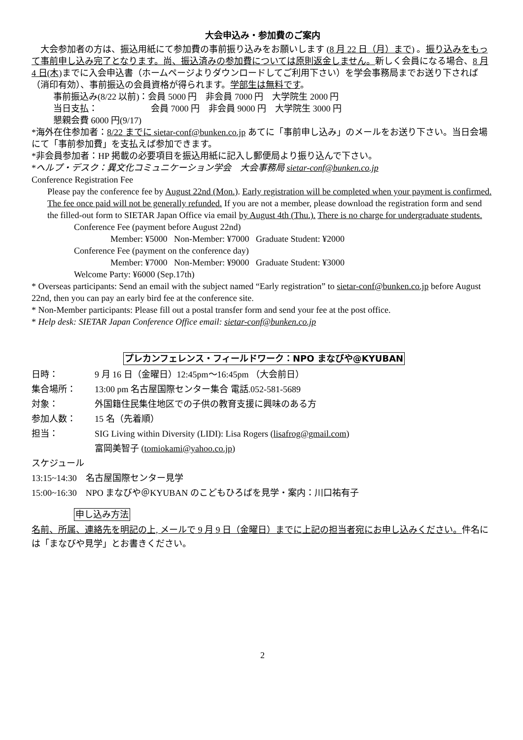大会申込み・参加費のご案内
　大会参加者の方は、振込用紙にて参加費の事前振り込みをお願いします (8 月 22 日（月）まで) 。振り込みをもって事前申し込み完了となります。尚、振込済みの参加費については原則返金しません。新しく会員になる場合、8 月 4 日(木) までに入会申込書（ホームページよりダウンロードしてご利用下さい）を学会事務局までお送り下されば（消印有効）、事前振込の会員資格が得られます。学部生は無料です。
事前振込み(8/22 以前)：会員 5000 円　非会員 7000 円　大学院生 2000 円
当日支払：　　　　　　会員 7000 円　非会員 9000 円　大学院生 3000 円
懇親会費 6000 円(9/17)
*海外在住参加者：8/22 までに sietar-conf@bunken.co.jp あてに「事前申し込み」のメールをお送り下さい。当日会場にて「事前参加費」を支払えば参加できます。
*非会員参加者：HP 掲載の必要項目を振込用紙に記入し郵便局より振り込んで下さい。
*ヘルプ・デスク：異文化コミュニケーション学会　大会事務局 sietar-conf@bunken.co.jp
Conference Registration Fee
Please pay the conference fee by August 22nd (Mon.). Early registration will be completed when your payment is confirmed. The fee once paid will not be generally refunded. If you are not a member, please download the registration form and send the filled-out form to SIETAR Japan Office via email by August 4th (Thu.). There is no charge for undergraduate students.
Conference Fee (payment before August 22nd)
Member: ¥5000 Non-Member: ¥7000 Graduate Student: ¥2000
Conference Fee (payment on the conference day)
Member: ¥7000 Non-Member: ¥9000 Graduate Student: ¥3000
Welcome Party: ¥6000 (Sep.17th)
* Overseas participants: Send an email with the subject named “Early registration” to sietar-conf@bunken.co.jp before August 22nd, then you can pay an early bird fee at the conference site.
* Non-Member participants: Please fill out a postal transfer form and send your fee at the post office.
* Help desk: SIETAR Japan Conference Office email: sietar-conf@bunken.co.jp
プレカンフェレンス・フィールドワーク：NPO まなびや@KYUBAN
日時： 9 月 16 日（金曜日）12:45pm〜16:45pm （大会前日）
集合場所： 13:00 pm 名古屋国際センター集合 電話.052-581-5689
対象： 外国籍住民集住地区での子供の教育支援に興味のある方
参加人数： 15 名（先着順）
担当： SIG Living within Diversity (LIDI): Lisa Rogers (lisafrog@gmail.com)
富岡美智子 (tomiokami@yahoo.co.jp)
スケジュール
13:15~14:30　名古屋国際センター見学
15:00~16:30　NPO まなびや＠KYUBAN のこどもひろばを見学・案内：川口祐有子
申し込み方法
名前、所属、連絡先を明記の上, メールで 9 月 9 日（金曜日）までに上記の担当者宛にお申し込みください。件名には「まなびや見学」とお書きください。
2